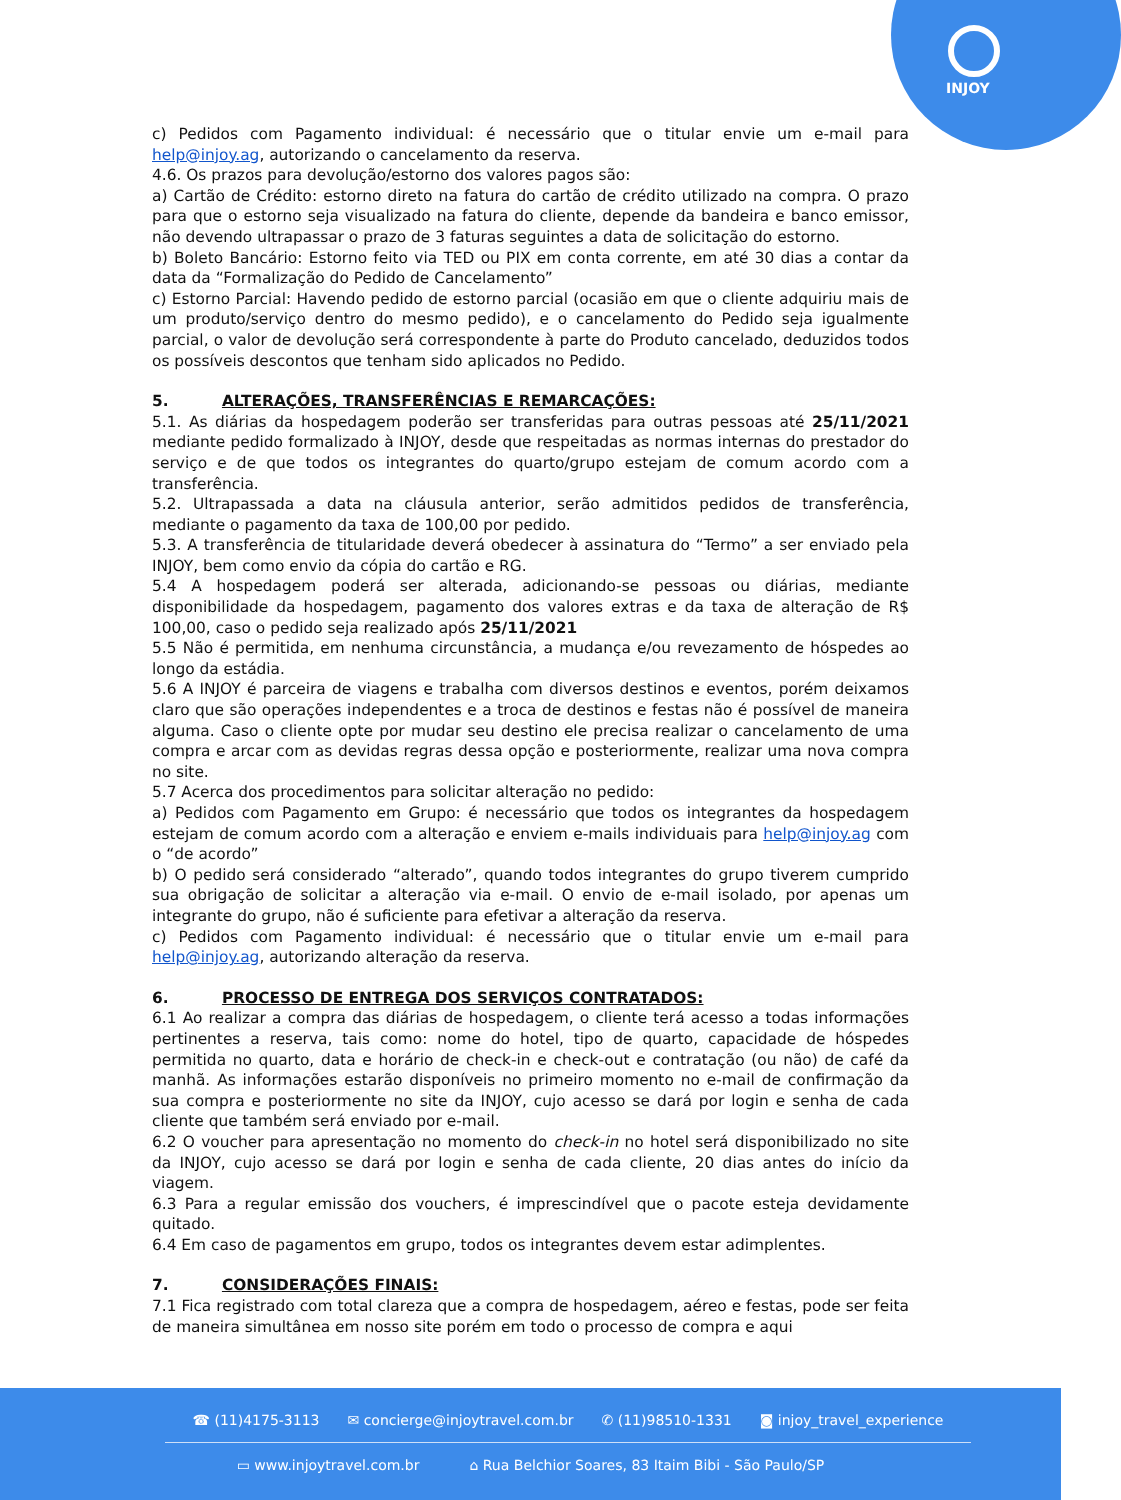INJOY
c) Pedidos com Pagamento individual: é necessário que o titular envie um e-mail para help@injoy.ag, autorizando o cancelamento da reserva.
4.6. Os prazos para devolução/estorno dos valores pagos são:
a) Cartão de Crédito: estorno direto na fatura do cartão de crédito utilizado na compra. O prazo para que o estorno seja visualizado na fatura do cliente, depende da bandeira e banco emissor, não devendo ultrapassar o prazo de 3 faturas seguintes a data de solicitação do estorno.
b) Boleto Bancário: Estorno feito via TED ou PIX em conta corrente, em até 30 dias a contar da data da “Formalização do Pedido de Cancelamento”
c) Estorno Parcial: Havendo pedido de estorno parcial (ocasião em que o cliente adquiriu mais de um produto/serviço dentro do mesmo pedido), e o cancelamento do Pedido seja igualmente parcial, o valor de devolução será correspondente à parte do Produto cancelado, deduzidos todos os possíveis descontos que tenham sido aplicados no Pedido.
5. ALTERAÇÕES, TRANSFERÊNCIAS E REMARCAÇÕES:
5.1. As diárias da hospedagem poderão ser transferidas para outras pessoas até 25/11/2021 mediante pedido formalizado à INJOY, desde que respeitadas as normas internas do prestador do serviço e de que todos os integrantes do quarto/grupo estejam de comum acordo com a transferência.
5.2. Ultrapassada a data na cláusula anterior, serão admitidos pedidos de transferência, mediante o pagamento da taxa de 100,00 por pedido.
5.3. A transferência de titularidade deverá obedecer à assinatura do “Termo” a ser enviado pela INJOY, bem como envio da cópia do cartão e RG.
5.4 A hospedagem poderá ser alterada, adicionando-se pessoas ou diárias, mediante disponibilidade da hospedagem, pagamento dos valores extras e da taxa de alteração de R$ 100,00, caso o pedido seja realizado após 25/11/2021
5.5 Não é permitida, em nenhuma circunstância, a mudança e/ou revezamento de hóspedes ao longo da estádia.
5.6 A INJOY é parceira de viagens e trabalha com diversos destinos e eventos, porém deixamos claro que são operações independentes e a troca de destinos e festas não é possível de maneira alguma. Caso o cliente opte por mudar seu destino ele precisa realizar o cancelamento de uma compra e arcar com as devidas regras dessa opção e posteriormente, realizar uma nova compra no site.
5.7 Acerca dos procedimentos para solicitar alteração no pedido:
a) Pedidos com Pagamento em Grupo: é necessário que todos os integrantes da hospedagem estejam de comum acordo com a alteração e enviem e-mails individuais para help@injoy.ag com o “de acordo”
b) O pedido será considerado “alterado”, quando todos integrantes do grupo tiverem cumprido sua obrigação de solicitar a alteração via e-mail. O envio de e-mail isolado, por apenas um integrante do grupo, não é suficiente para efetivar a alteração da reserva.
c) Pedidos com Pagamento individual: é necessário que o titular envie um e-mail para help@injoy.ag, autorizando alteração da reserva.
6. PROCESSO DE ENTREGA DOS SERVIÇOS CONTRATADOS:
6.1 Ao realizar a compra das diárias de hospedagem, o cliente terá acesso a todas informações pertinentes a reserva, tais como: nome do hotel, tipo de quarto, capacidade de hóspedes permitida no quarto, data e horário de check-in e check-out e contratação (ou não) de café da manhã. As informações estarão disponíveis no primeiro momento no e-mail de confirmação da sua compra e posteriormente no site da INJOY, cujo acesso se dará por login e senha de cada cliente que também será enviado por e-mail.
6.2 O voucher para apresentação no momento do check-in no hotel será disponibilizado no site da INJOY, cujo acesso se dará por login e senha de cada cliente, 20 dias antes do início da viagem.
6.3 Para a regular emissão dos vouchers, é imprescindível que o pacote esteja devidamente quitado.
6.4 Em caso de pagamentos em grupo, todos os integrantes devem estar adimplentes.
7. CONSIDERAÇÕES FINAIS:
7.1 Fica registrado com total clareza que a compra de hospedagem, aéreo e festas, pode ser feita de maneira simultânea em nosso site porém em todo o processo de compra e aqui
☎ (11)4175-3113 ✉ concierge@injoytravel.com.br ✆ (11)98510-1331 ◙ injoy_travel_experience
▭ www.injoytravel.com.br ⌂ Rua Belchior Soares, 83 Itaim Bibi - São Paulo/SP